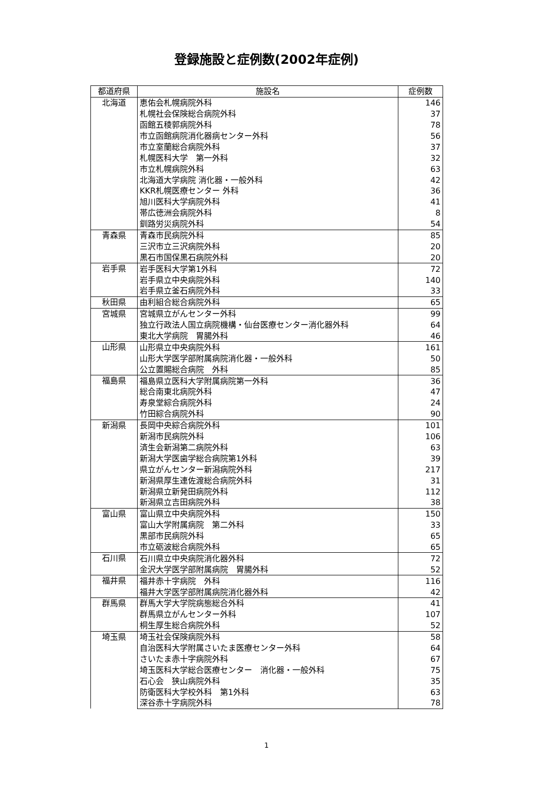登録施設と症例数(2002年症例)
| 都道府県 | 施設名 | 症例数 |
| --- | --- | --- |
| 北海道 | 恵佑会札幌病院外科 | 146 |
| | 札幌社会保険総合病院外科 | 37 |
| | 函館五稜郭病院外科 | 78 |
| | 市立函館病院消化器病センター外科 | 56 |
| | 市立室蘭総合病院外科 | 37 |
| | 札幌医科大学 第一外科 | 32 |
| | 市立札幌病院外科 | 63 |
| | 北海道大学病院 消化器・一般外科 | 42 |
| | KKR札幌医療センター 外科 | 36 |
| | 旭川医科大学病院外科 | 41 |
| | 帯広徳洲会病院外科 | 8 |
| | 釧路労災病院外科 | 54 |
| 青森県 | 青森市民病院外科 | 85 |
| | 三沢市立三沢病院外科 | 20 |
| | 黒石市国保黒石病院外科 | 20 |
| 岩手県 | 岩手医科大学第1外科 | 72 |
| | 岩手県立中央病院外科 | 140 |
| | 岩手県立釜石病院外科 | 33 |
| 秋田県 | 由利組合総合病院外科 | 65 |
| 宮城県 | 宮城県立がんセンター外科 | 99 |
| | 独立行政法人国立病院機構・仙台医療センター消化器外科 | 64 |
| | 東北大学病院 胃腸外科 | 46 |
| 山形県 | 山形県立中央病院外科 | 161 |
| | 山形大学医学部附属病院消化器・一般外科 | 50 |
| | 公立置賜総合病院 外科 | 85 |
| 福島県 | 福島県立医科大学附属病院第一外科 | 36 |
| | 総合南東北病院外科 | 47 |
| | 寿泉堂綜合病院外科 | 24 |
| | 竹田綜合病院外科 | 90 |
| 新潟県 | 長岡中央綜合病院外科 | 101 |
| | 新潟市民病院外科 | 106 |
| | 済生会新潟第二病院外科 | 63 |
| | 新潟大学医歯学総合病院第1外科 | 39 |
| | 県立がんセンター新潟病院外科 | 217 |
| | 新潟県厚生連佐渡総合病院外科 | 31 |
| | 新潟県立新発田病院外科 | 112 |
| | 新潟県立吉田病院外科 | 38 |
| 富山県 | 富山県立中央病院外科 | 150 |
| | 富山大学附属病院 第二外科 | 33 |
| | 黒部市民病院外科 | 65 |
| | 市立砺波総合病院外科 | 65 |
| 石川県 | 石川県立中央病院消化器外科 | 72 |
| | 金沢大学医学部附属病院 胃腸外科 | 52 |
| 福井県 | 福井赤十字病院 外科 | 116 |
| | 福井大学医学部附属病院消化器外科 | 42 |
| 群馬県 | 群馬大学大学院病態総合外科 | 41 |
| | 群馬県立がんセンター外科 | 107 |
| | 桐生厚生総合病院外科 | 52 |
| 埼玉県 | 埼玉社会保険病院外科 | 58 |
| | 自治医科大学附属さいたま医療センター外科 | 64 |
| | さいたま赤十字病院外科 | 67 |
| | 埼玉医科大学総合医療センター 消化器・一般外科 | 75 |
| | 石心会 狭山病院外科 | 35 |
| | 防衛医科大学校外科 第1外科 | 63 |
| | 深谷赤十字病院外科 | 78 |
1